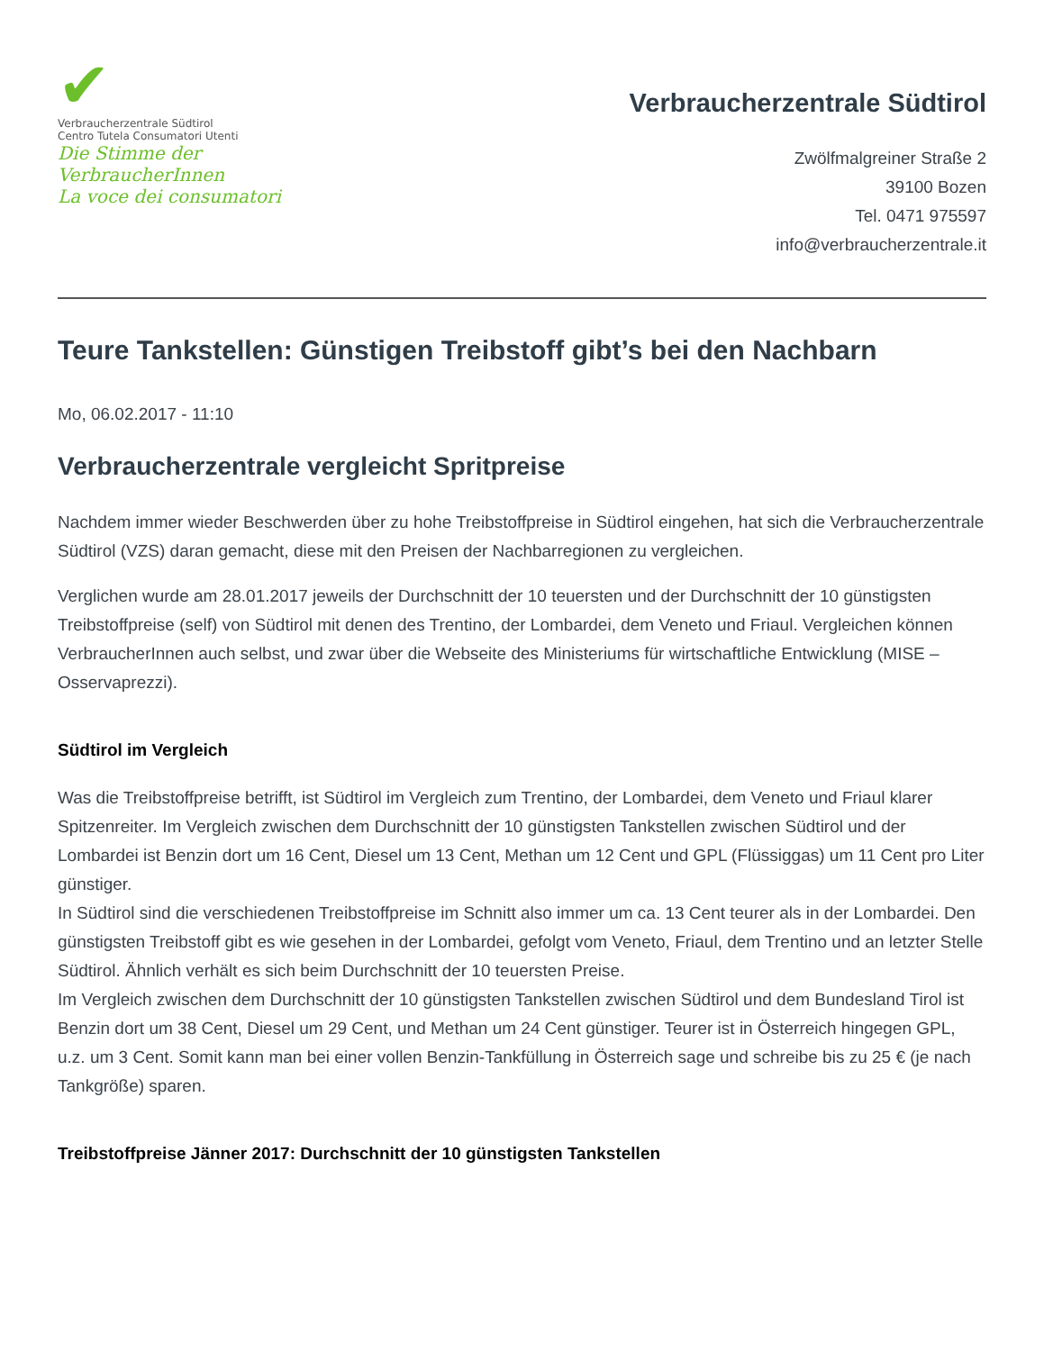✔
Verbraucherzentrale Südtirol
Centro Tutela Consumatori Utenti
Die Stimme der VerbraucherInnen
La voce dei consumatori
Verbraucherzentrale Südtirol
Zwölfmalgreiner Straße 2
39100 Bozen
Tel. 0471 975597
info@verbraucherzentrale.it
Teure Tankstellen: Günstigen Treibstoff gibt’s bei den Nachbarn
Mo, 06.02.2017 - 11:10
Verbraucherzentrale vergleicht Spritpreise
Nachdem immer wieder Beschwerden über zu hohe Treibstoffpreise in Südtirol eingehen, hat sich die Verbraucherzentrale Südtirol (VZS) daran gemacht, diese mit den Preisen der Nachbarregionen zu vergleichen.
Verglichen wurde am 28.01.2017 jeweils der Durchschnitt der 10 teuersten und der Durchschnitt der 10 günstigsten Treibstoffpreise (self) von Südtirol mit denen des Trentino, der Lombardei, dem Veneto und Friaul. Vergleichen können VerbraucherInnen auch selbst, und zwar über die Webseite des Ministeriums für wirtschaftliche Entwicklung (MISE – Osservaprezzi).
Südtirol im Vergleich
Was die Treibstoffpreise betrifft, ist Südtirol im Vergleich zum Trentino, der Lombardei, dem Veneto und Friaul klarer Spitzenreiter. Im Vergleich zwischen dem Durchschnitt der 10 günstigsten Tankstellen zwischen Südtirol und der Lombardei ist Benzin dort um 16 Cent, Diesel um 13 Cent, Methan um 12 Cent und GPL (Flüssiggas) um 11 Cent pro Liter günstiger.
In Südtirol sind die verschiedenen Treibstoffpreise im Schnitt also immer um ca. 13 Cent teurer als in der Lombardei. Den günstigsten Treibstoff gibt es wie gesehen in der Lombardei, gefolgt vom Veneto, Friaul, dem Trentino und an letzter Stelle Südtirol. Ähnlich verhält es sich beim Durchschnitt der 10 teuersten Preise.
Im Vergleich zwischen dem Durchschnitt der 10 günstigsten Tankstellen zwischen Südtirol und dem Bundesland Tirol ist Benzin dort um 38 Cent, Diesel um 29 Cent, und Methan um 24 Cent günstiger. Teurer ist in Österreich hingegen GPL, u.z. um 3 Cent. Somit kann man bei einer vollen Benzin-Tankfüllung in Österreich sage und schreibe bis zu 25 € (je nach Tankgröße) sparen.
Treibstoffpreise Jänner 2017: Durchschnitt der 10 günstigsten Tankstellen